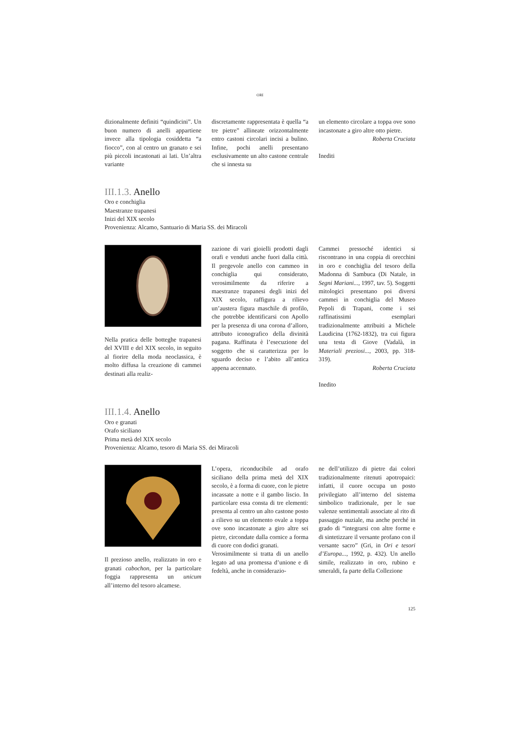ORI
dizionalmente definiti “quindicini”. Un buon numero di anelli appartiene invece alla tipologia cosiddetta “a fiocco”, con al centro un granato e sei più piccoli incastonati ai lati. Un’altra variante
discretamente rappresentata è quella “a tre pietre” allineate orizzontalmente entro castoni circolari incisi a bulino. Infine, pochi anelli presentano esclusivamente un alto castone centrale che si innesta su
un elemento circolare a toppa ove sono incastonate a giro altre otto pietre.
Roberta Cruciata
Inediti
III.1.3. Anello
Oro e conchiglia
Maestranze trapanesi
Inizi del XIX secolo
Provenienza: Alcamo, Santuario di Maria SS. dei Miracoli
Nella pratica delle botteghe trapanesi del XVIII e del XIX secolo, in seguito al fiorire della moda neoclassica, è molto diffusa la creazione di cammei destinati alla realiz-
zazione di vari gioielli prodotti dagli orafi e venduti anche fuori dalla città. Il pregevole anello con cammeo in conchiglia qui considerato, verosimilmente da riferire a maestranze trapanesi degli inizi del XIX secolo, raffigura a rilievo un’austera figura maschile di profilo, che potrebbe identificarsi con Apollo per la presenza di una corona d’alloro, attributo iconografico della divinità pagana. Raffinata è l’esecuzione del soggetto che si caratterizza per lo sguardo deciso e l’abito all’antica appena accennato.
Cammei pressoché identici si riscontrano in una coppia di orecchini in oro e conchiglia del tesoro della Madonna di Sambuca (Di Natale, in Segni Mariani..., 1997, tav. 5). Soggetti mitologici presentano poi diversi cammei in conchiglia del Museo Pepoli di Trapani, come i sei raffinatissimi esemplari tradizionalmente attribuiti a Michele Laudicina (1762-1832), tra cui figura una testa di Giove (Vadalà, in Materiali preziosi..., 2003, pp. 318-319).
Roberta Cruciata
Inedito
III.1.4. Anello
Oro e granati
Orafo siciliano
Prima metà del XIX secolo
Provenienza: Alcamo, tesoro di Maria SS. dei Miracoli
Il prezioso anello, realizzato in oro e granati cabochon, per la particolare foggia rappresenta un unicum all’interno del tesoro alcamese.
L’opera, riconducibile ad orafo siciliano della prima metà del XIX secolo, è a forma di cuore, con le pietre incassate a notte e il gambo liscio. In particolare essa consta di tre elementi: presenta al centro un alto castone posto a rilievo su un elemento ovale a toppa ove sono incastonate a giro altre sei pietre, circondate dalla cornice a forma di cuore con dodici granati.
Verosimilmente si tratta di un anello legato ad una promessa d’unione e di fedeltà, anche in considerazio-
ne dell’utilizzo di pietre dai colori tradizionalmente ritenuti apotropaici: infatti, il cuore occupa un posto privilegiato all’interno del sistema simbolico tradizionale, per le sue valenze sentimentali associate al rito di passaggio nuziale, ma anche perché in grado di “integrarsi con altre forme e di sintetizzare il versante profano con il versante sacro” (Gri, in Ori e tesori d’Europa..., 1992, p. 432). Un anello simile, realizzato in oro, rubino e smeraldi, fa parte della Collezione
125